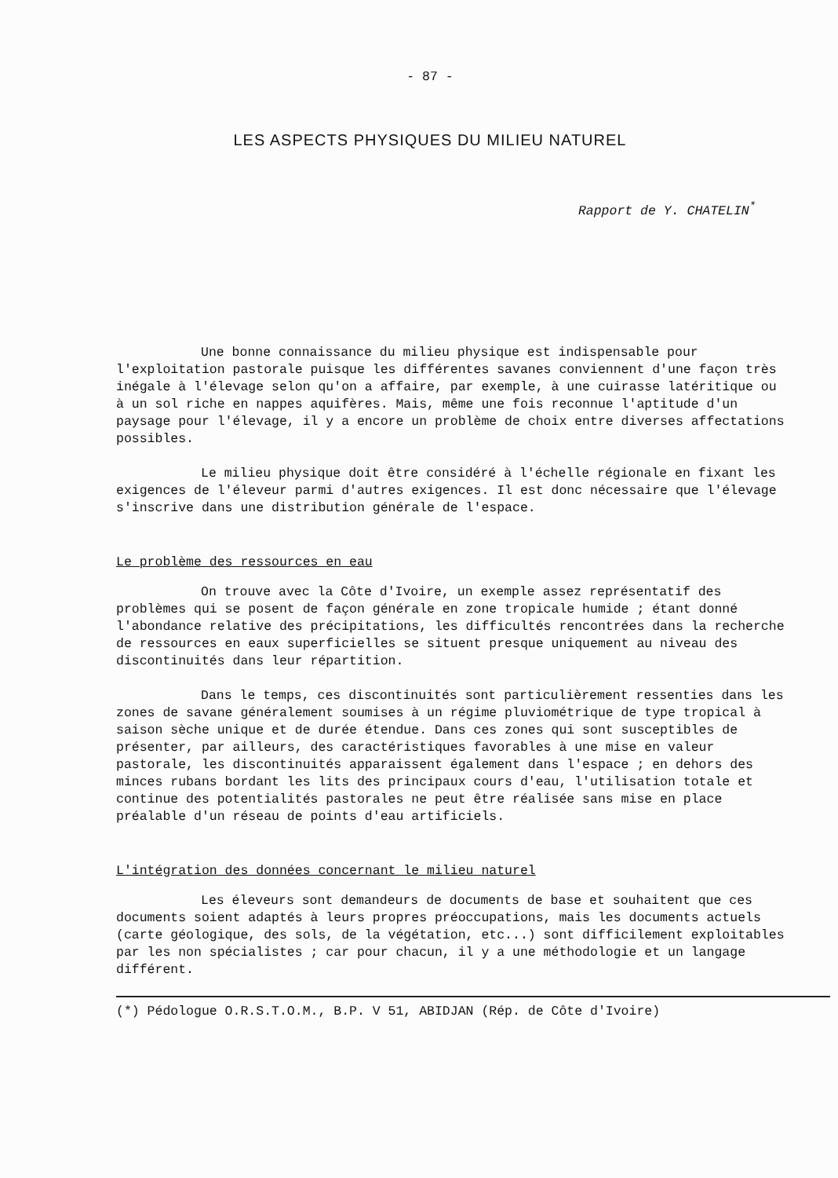- 87 -
LES ASPECTS PHYSIQUES DU MILIEU NATUREL
Rapport de Y. CHATELIN<sup>*</sup>
Une bonne connaissance du milieu physique est indispensable pour l'exploitation pastorale puisque les différentes savanes conviennent d'une façon très inégale à l'élevage selon qu'on a affaire, par exemple, à une cuirasse latéritique ou à un sol riche en nappes aquifères. Mais, même une fois reconnue l'aptitude d'un paysage pour l'élevage, il y a encore un problème de choix entre diverses affectations possibles.
Le milieu physique doit être considéré à l'échelle régionale en fixant les exigences de l'éleveur parmi d'autres exigences. Il est donc nécessaire que l'élevage s'inscrive dans une distribution générale de l'espace.
Le problème des ressources en eau
On trouve avec la Côte d'Ivoire, un exemple assez représentatif des problèmes qui se posent de façon générale en zone tropicale humide ; étant donné l'abondance relative des précipitations, les difficultés rencontrées dans la recherche de ressources en eaux superficielles se situent presque uniquement au niveau des discontinuités dans leur répartition.
Dans le temps, ces discontinuités sont particulièrement ressenties dans les zones de savane généralement soumises à un régime pluviométrique de type tropical à saison sèche unique et de durée étendue. Dans ces zones qui sont susceptibles de présenter, par ailleurs, des caractéristiques favorables à une mise en valeur pastorale, les discontinuités apparaissent également dans l'espace ; en dehors des minces rubans bordant les lits des principaux cours d'eau, l'utilisation totale et continue des potentialités pastorales ne peut être réalisée sans mise en place préalable d'un réseau de points d'eau artificiels.
L'intégration des données concernant le milieu naturel
Les éleveurs sont demandeurs de documents de base et souhaitent que ces documents soient adaptés à leurs propres préoccupations, mais les documents actuels (carte géologique, des sols, de la végétation, etc...) sont difficilement exploitables par les non spécialistes ; car pour chacun, il y a une méthodologie et un langage différent.
(*) Pédologue O.R.S.T.O.M., B.P. V 51, ABIDJAN (Rép. de Côte d'Ivoire)